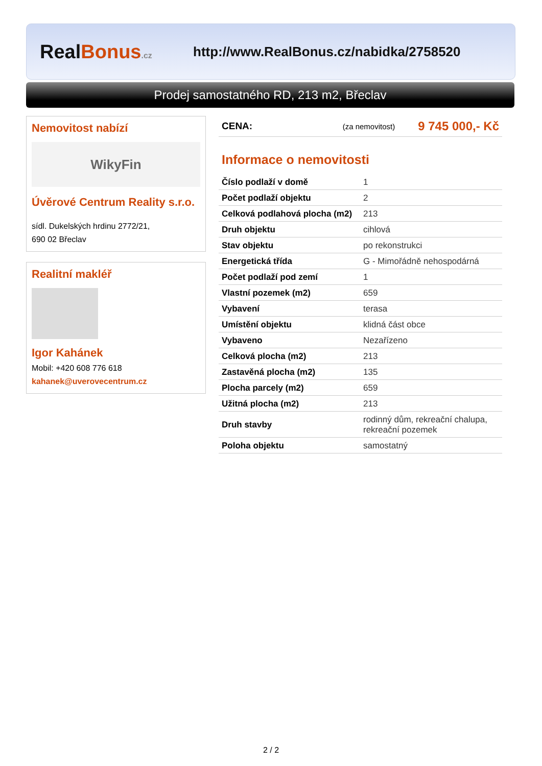RealBonus.cz
http://www.RealBonus.cz/nabidka/2758520
Prodej samostatného RD, 213 m2, Břeclav
Nemovitost nabízí
WikyFin
Úvěrové Centrum Reality s.r.o.
sídl. Dukelských hrdinu 2772/21,
690 02 Břeclav
Realitní makléř
Igor Kahánek
Mobil: +420 608 776 618
kahanek@uverovecentrum.cz
CENA: (za nemovitost) 9 745 000,- Kč
Informace o nemovitosti
| Číslo podlaží v domě | 1 |
| Počet podlaží objektu | 2 |
| Celková podlahová plocha (m2) | 213 |
| Druh objektu | cihlová |
| Stav objektu | po rekonstrukci |
| Energetická třída | G - Mimořádně nehospodárná |
| Počet podlaží pod zemí | 1 |
| Vlastní pozemek (m2) | 659 |
| Vybavení | terasa |
| Umístění objektu | klidná část obce |
| Vybaveno | Nezařízeno |
| Celková plocha (m2) | 213 |
| Zastavěná plocha (m2) | 135 |
| Plocha parcely (m2) | 659 |
| Užitná plocha (m2) | 213 |
| Druh stavby | rodinný dům, rekreační chalupa, rekreační pozemek |
| Poloha objektu | samostatný |
2 / 2